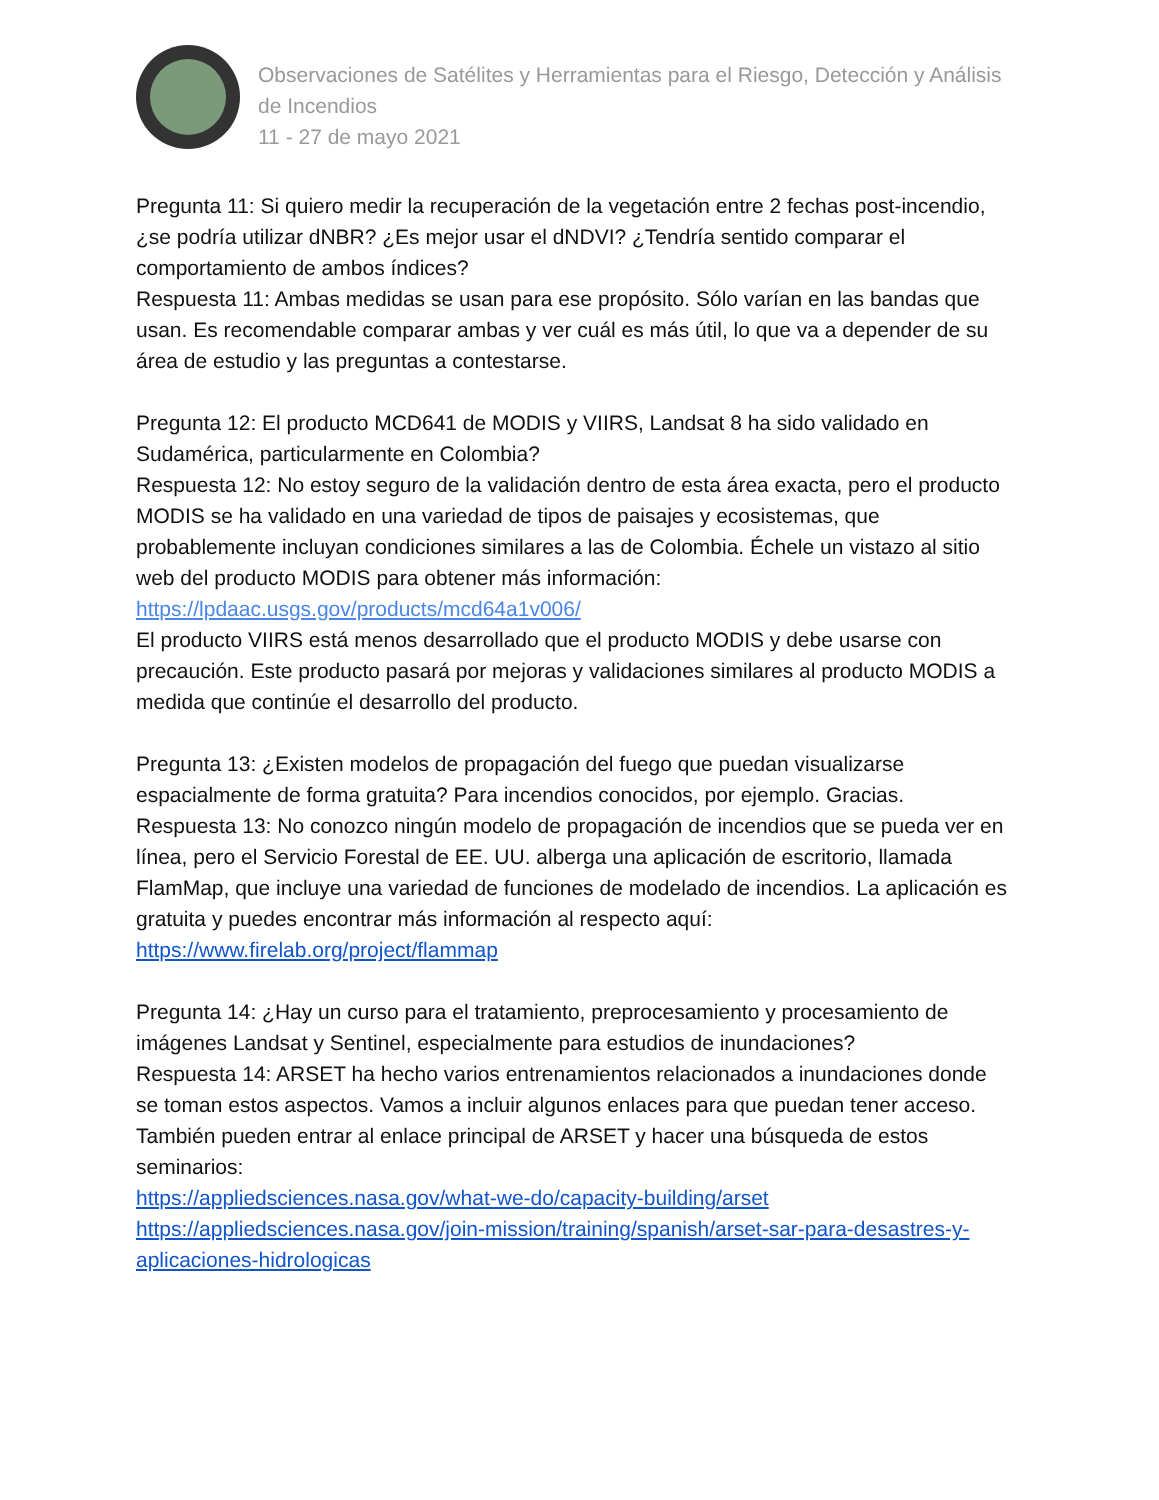Observaciones de Satélites y Herramientas para el Riesgo, Detección y Análisis de Incendios
11 - 27 de mayo 2021
Pregunta 11: Si quiero medir la recuperación de la vegetación entre 2 fechas post-incendio, ¿se podría utilizar dNBR? ¿Es mejor usar el dNDVI? ¿Tendría sentido comparar el comportamiento de ambos índices?
Respuesta 11: Ambas medidas se usan para ese propósito. Sólo varían en las bandas que usan. Es recomendable comparar ambas y ver cuál es más útil, lo que va a depender de su área de estudio y las preguntas a contestarse.
Pregunta 12: El producto MCD641 de MODIS y VIIRS, Landsat 8 ha sido validado en Sudamérica, particularmente en Colombia?
Respuesta 12: No estoy seguro de la validación dentro de esta área exacta, pero el producto MODIS se ha validado en una variedad de tipos de paisajes y ecosistemas, que probablemente incluyan condiciones similares a las de Colombia. Échele un vistazo al sitio web del producto MODIS para obtener más información:
https://lpdaac.usgs.gov/products/mcd64a1v006/
El producto VIIRS está menos desarrollado que el producto MODIS y debe usarse con precaución. Este producto pasará por mejoras y validaciones similares al producto MODIS a medida que continúe el desarrollo del producto.
Pregunta 13: ¿Existen modelos de propagación del fuego que puedan visualizarse espacialmente de forma gratuita? Para incendios conocidos, por ejemplo. Gracias.
Respuesta 13: No conozco ningún modelo de propagación de incendios que se pueda ver en línea, pero el Servicio Forestal de EE. UU. alberga una aplicación de escritorio, llamada FlamMap, que incluye una variedad de funciones de modelado de incendios. La aplicación es gratuita y puedes encontrar más información al respecto aquí:
https://www.firelab.org/project/flammap
Pregunta 14: ¿Hay un curso para el tratamiento, preprocesamiento y procesamiento de imágenes Landsat y Sentinel, especialmente para estudios de inundaciones?
Respuesta 14: ARSET ha hecho varios entrenamientos relacionados a inundaciones donde se toman estos aspectos. Vamos a incluir algunos enlaces para que puedan tener acceso. También pueden entrar al enlace principal de ARSET y hacer una búsqueda de estos seminarios:
https://appliedsciences.nasa.gov/what-we-do/capacity-building/arset
https://appliedsciences.nasa.gov/join-mission/training/spanish/arset-sar-para-desastres-y-aplicaciones-hidrologicas